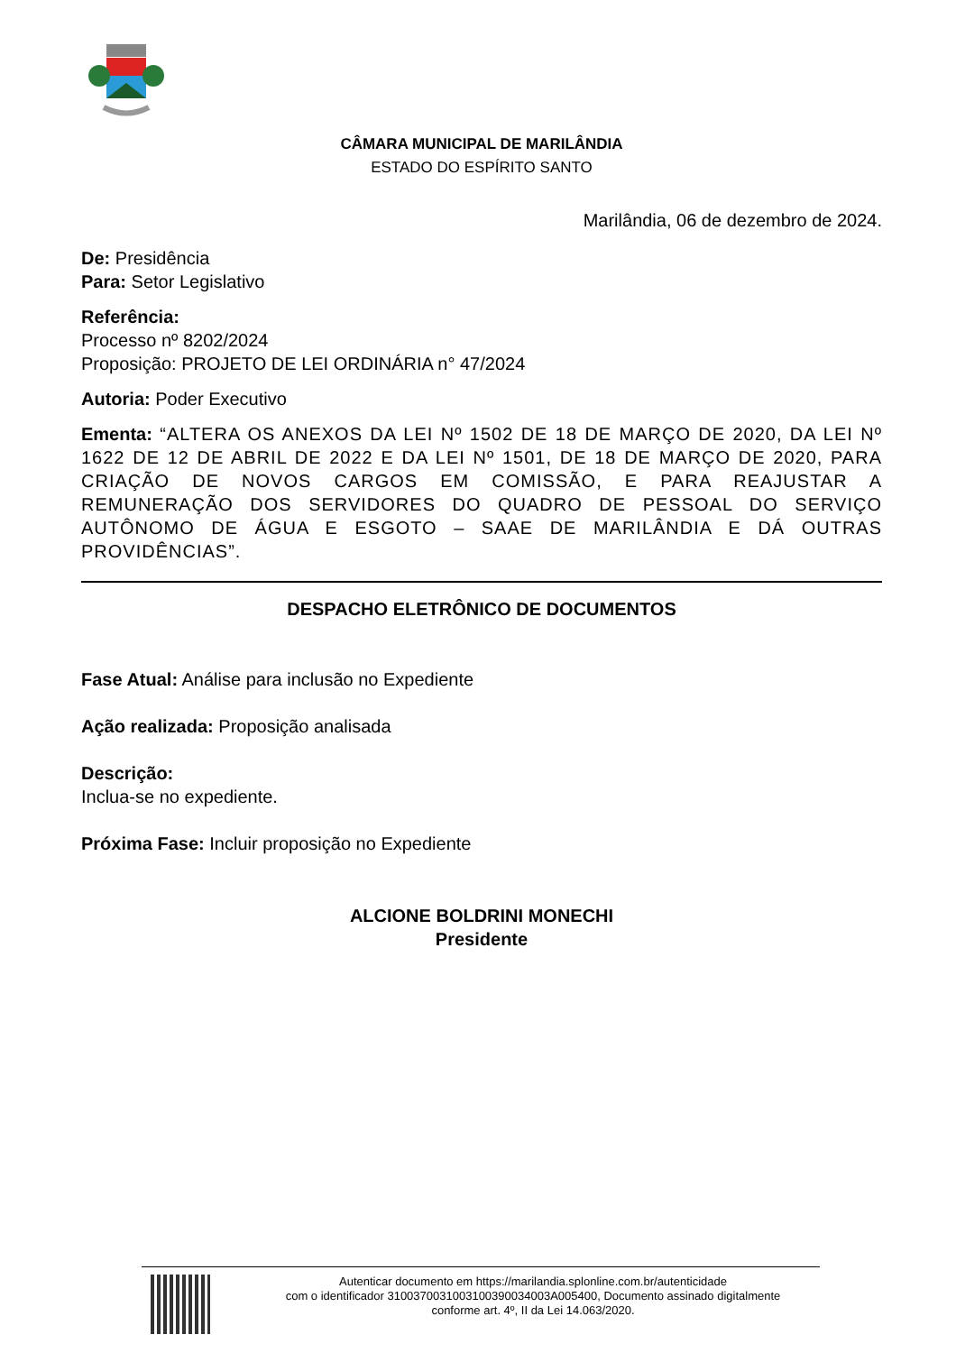CÂMARA MUNICIPAL DE MARILÂNDIA
ESTADO DO ESPÍRITO SANTO
Marilândia, 06 de dezembro de 2024.
De: Presidência
Para: Setor Legislativo
Referência:
Processo nº 8202/2024
Proposição: PROJETO DE LEI ORDINÁRIA n° 47/2024
Autoria: Poder Executivo
Ementa: “ALTERA OS ANEXOS DA LEI Nº 1502 DE 18 DE MARÇO DE 2020, DA LEI Nº 1622 DE 12 DE ABRIL DE 2022 E DA LEI Nº 1501, DE 18 DE MARÇO DE 2020, PARA CRIAÇÃO DE NOVOS CARGOS EM COMISSÃO, E PARA REAJUSTAR A REMUNERAÇÃO DOS SERVIDORES DO QUADRO DE PESSOAL DO SERVIÇO AUTÔNOMO DE ÁGUA E ESGOTO – SAAE DE MARILÂNDIA E DÁ OUTRAS PROVIDÊNCIAS”.
DESPACHO ELETRÔNICO DE DOCUMENTOS
Fase Atual: Análise para inclusão no Expediente
Ação realizada: Proposição analisada
Descrição:
Inclua-se no expediente.
Próxima Fase: Incluir proposição no Expediente
ALCIONE BOLDRINI MONECHI
Presidente
Autenticar documento em https://marilandia.splonline.com.br/autenticidade
com o identificador 3100370031003100390034003A005400, Documento assinado digitalmente
conforme art. 4º, II da Lei 14.063/2020.